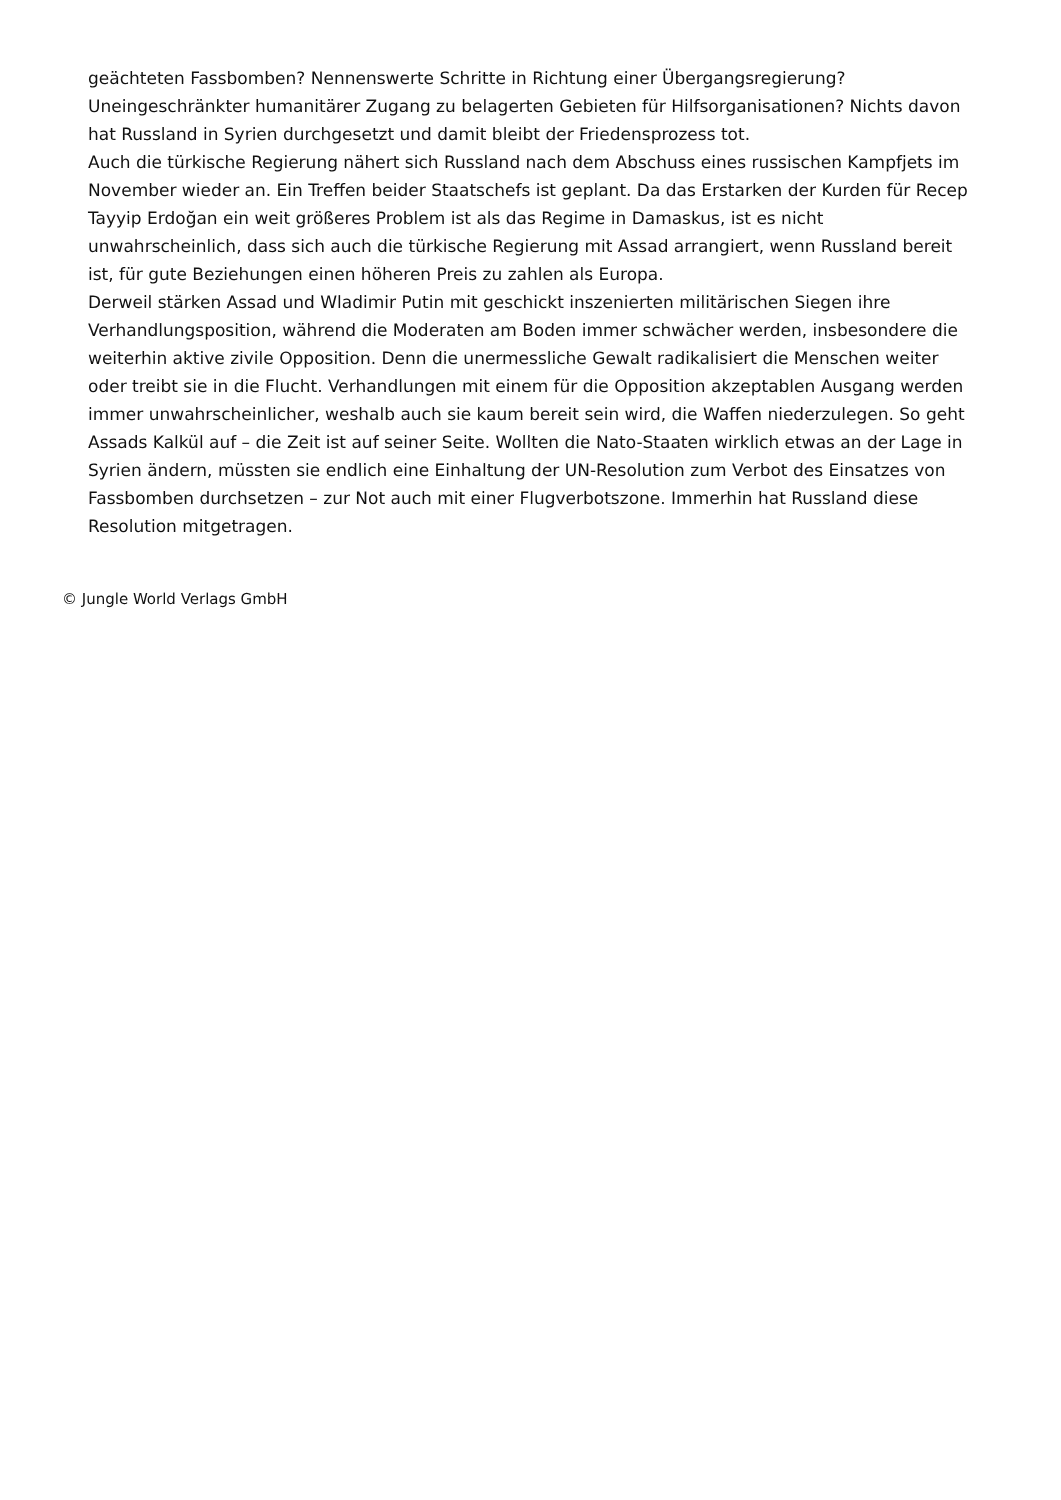geächteten Fassbomben? Nennenswerte Schritte in Richtung einer Übergangsregierung? Uneingeschränkter humanitärer Zugang zu belagerten Gebieten für Hilfsorganisationen? Nichts davon hat Russland in Syrien durchgesetzt und damit bleibt der Friedensprozess tot.
Auch die türkische Regierung nähert sich Russland nach dem Abschuss eines russischen Kampfjets im November wieder an. Ein Treffen beider Staatschefs ist geplant. Da das Erstarken der Kurden für Recep Tayyip Erdoğan ein weit größeres Problem ist als das Regime in Damaskus, ist es nicht unwahrscheinlich, dass sich auch die türkische Regierung mit Assad arrangiert, wenn Russland bereit ist, für gute Beziehungen einen höheren Preis zu zahlen als Europa.
Derweil stärken Assad und Wladimir Putin mit geschickt inszenierten militärischen Siegen ihre Verhandlungsposition, während die Moderaten am Boden immer schwächer werden, insbesondere die weiterhin aktive zivile Opposition. Denn die unermessliche Gewalt radikalisiert die Menschen weiter oder treibt sie in die Flucht. Verhandlungen mit einem für die Opposition akzeptablen Ausgang werden immer unwahrscheinlicher, weshalb auch sie kaum bereit sein wird, die Waffen niederzulegen. So geht Assads Kalkül auf – die Zeit ist auf seiner Seite. Wollten die Nato-Staaten wirklich etwas an der Lage in Syrien ändern, müssten sie endlich eine Einhaltung der UN-Resolution zum Verbot des Einsatzes von Fassbomben durchsetzen – zur Not auch mit einer Flugverbotszone. Immerhin hat Russland diese Resolution mitgetragen.
© Jungle World Verlags GmbH